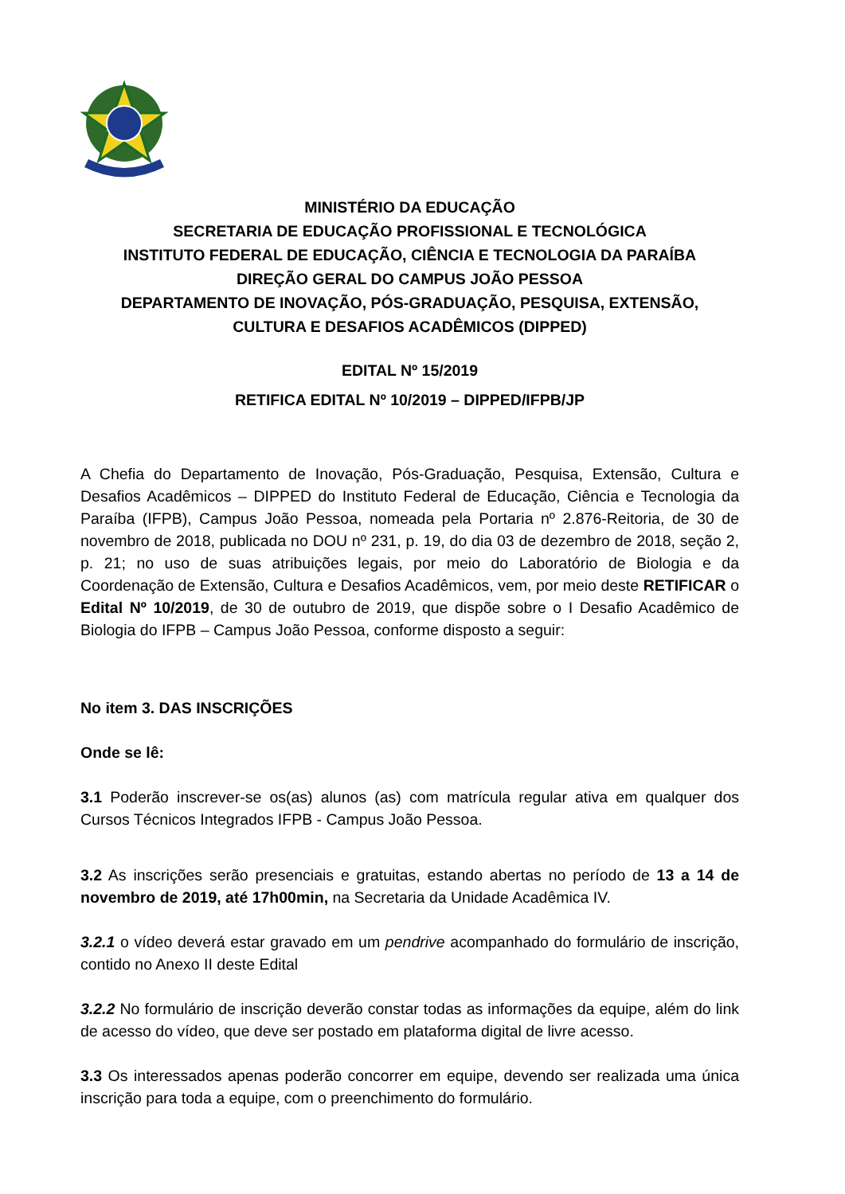MINISTÉRIO DA EDUCAÇÃO
SECRETARIA DE EDUCAÇÃO PROFISSIONAL E TECNOLÓGICA
INSTITUTO FEDERAL DE EDUCAÇÃO, CIÊNCIA E TECNOLOGIA DA PARAÍBA
DIREÇÃO GERAL DO CAMPUS JOÃO PESSOA
DEPARTAMENTO DE INOVAÇÃO, PÓS-GRADUAÇÃO, PESQUISA, EXTENSÃO,
CULTURA E DESAFIOS ACADÊMICOS (DIPPED)
EDITAL Nº 15/2019
RETIFICA EDITAL Nº 10/2019 – DIPPED/IFPB/JP
A Chefia do Departamento de Inovação, Pós-Graduação, Pesquisa, Extensão, Cultura e Desafios Acadêmicos – DIPPED do Instituto Federal de Educação, Ciência e Tecnologia da Paraíba (IFPB), Campus João Pessoa, nomeada pela Portaria nº 2.876-Reitoria, de 30 de novembro de 2018, publicada no DOU nº 231, p. 19, do dia 03 de dezembro de 2018, seção 2, p. 21; no uso de suas atribuições legais, por meio do Laboratório de Biologia e da Coordenação de Extensão, Cultura e Desafios Acadêmicos, vem, por meio deste RETIFICAR o Edital Nº 10/2019, de 30 de outubro de 2019, que dispõe sobre o I Desafio Acadêmico de Biologia do IFPB – Campus João Pessoa, conforme disposto a seguir:
No item 3. DAS INSCRIÇÕES
Onde se lê:
3.1 Poderão inscrever-se os(as) alunos (as) com matrícula regular ativa em qualquer dos Cursos Técnicos Integrados IFPB - Campus João Pessoa.
3.2 As inscrições serão presenciais e gratuitas, estando abertas no período de 13 a 14 de novembro de 2019, até 17h00min, na Secretaria da Unidade Acadêmica IV.
3.2.1 o vídeo deverá estar gravado em um pendrive acompanhado do formulário de inscrição, contido no Anexo II deste Edital
3.2.2 No formulário de inscrição deverão constar todas as informações da equipe, além do link de acesso do vídeo, que deve ser postado em plataforma digital de livre acesso.
3.3 Os interessados apenas poderão concorrer em equipe, devendo ser realizada uma única inscrição para toda a equipe, com o preenchimento do formulário.